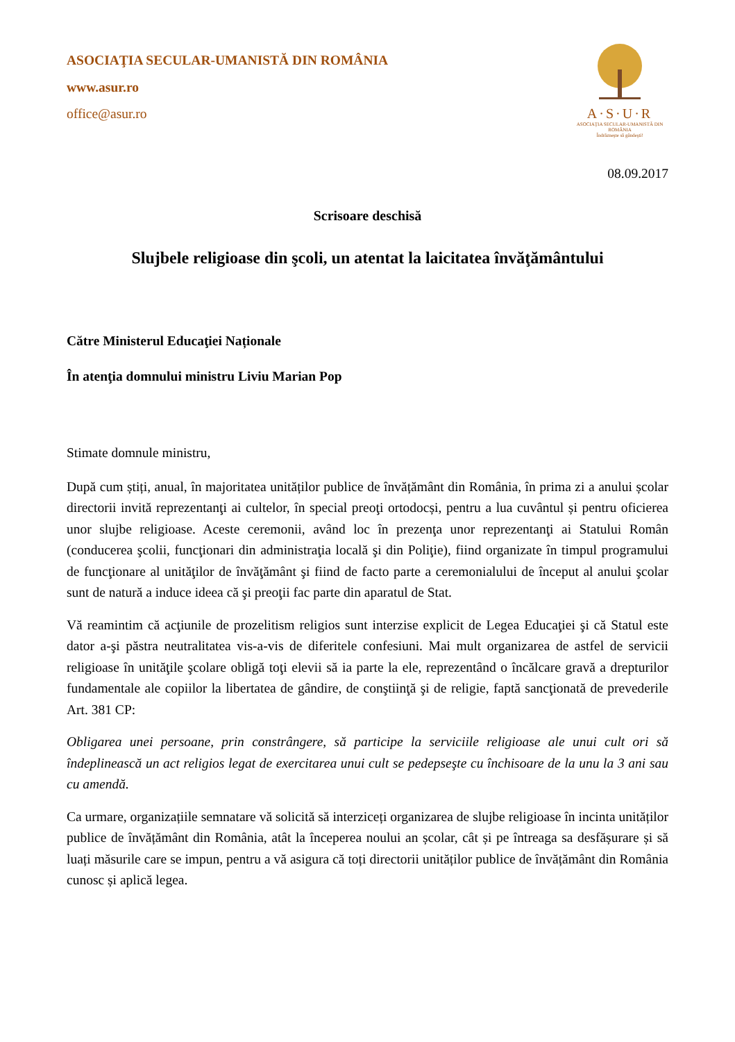ASOCIAŢIA SECULAR-UMANISTĂ DIN ROMÂNIA
www.asur.ro
office@asur.ro
A·S·U·R
ASOCIAŢIA SECULAR-UMANISTĂ DIN ROMÂNIA
Îndrăzneşte să gândeşti!
08.09.2017
Scrisoare deschisă
Slujbele religioase din şcoli, un atentat la laicitatea învăţământului
Către Ministerul Educaţiei Naționale
În atenţia domnului ministru Liviu Marian Pop
Stimate domnule ministru,
După cum știți, anual, în majoritatea unităților publice de învățământ din România, în prima zi a anului școlar directorii invită reprezentanţi ai cultelor, în special preoţi ortodocși, pentru a lua cuvântul și pentru oficierea unor slujbe religioase. Aceste ceremonii, având loc în prezenţa unor reprezentanţi ai Statului Român (conducerea şcolii, funcţionari din administraţia locală şi din Poliţie), fiind organizate în timpul programului de funcţionare al unităţilor de învăţământ şi fiind de facto parte a ceremonialului de început al anului şcolar sunt de natură a induce ideea că şi preoţii fac parte din aparatul de Stat.
Vă reamintim că acţiunile de prozelitism religios sunt interzise explicit de Legea Educaţiei şi că Statul este dator a-şi păstra neutralitatea vis-a-vis de diferitele confesiuni. Mai mult organizarea de astfel de servicii religioase în unităţile şcolare obligă toţi elevii să ia parte la ele, reprezentând o încălcare gravă a drepturilor fundamentale ale copiilor la libertatea de gândire, de conştiinţă şi de religie, faptă sancţionată de prevederile Art. 381 CP:
Obligarea unei persoane, prin constrângere, să participe la serviciile religioase ale unui cult ori să îndeplinească un act religios legat de exercitarea unui cult se pedepseşte cu închisoare de la unu la 3 ani sau cu amendă.
Ca urmare, organizațiile semnatare vă solicită să interziceți organizarea de slujbe religioase în incinta unităților publice de învățământ din România, atât la începerea noului an școlar, cât și pe întreaga sa desfășurare și să luați măsurile care se impun, pentru a vă asigura că toți directorii unităților publice de învățământ din România cunosc și aplică legea.